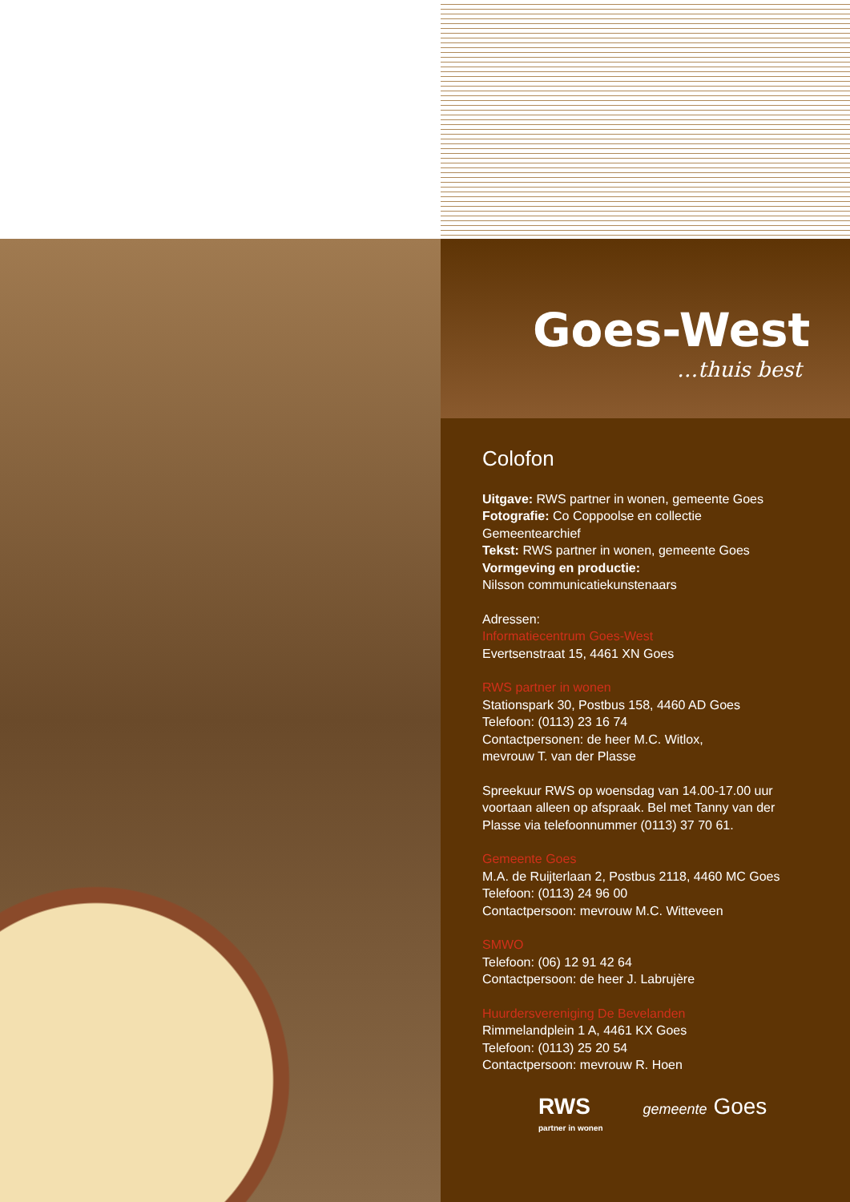Goes-West
…thuis best
Colofon
Uitgave: RWS partner in wonen, gemeente Goes
Fotografie: Co Coppoolse en collectie
Gemeentearchief
Tekst: RWS partner in wonen, gemeente Goes
Vormgeving en productie:
Nilsson communicatiekunstenaars
Adressen:
Informatiecentrum Goes-West
Evertsenstraat 15, 4461 XN Goes
RWS partner in wonen
Stationspark 30, Postbus 158, 4460 AD Goes
Telefoon: (0113) 23 16 74
Contactpersonen: de heer M.C. Witlox,
mevrouw T. van der Plasse
Spreekuur RWS op woensdag van 14.00-17.00 uur
voortaan alleen op afspraak. Bel met Tanny van der
Plasse via telefoonnummer (0113) 37 70 61.
Gemeente Goes
M.A. de Ruijterlaan 2, Postbus 2118, 4460 MC Goes
Telefoon: (0113) 24 96 00
Contactpersoon: mevrouw M.C. Witteveen
SMWO
Telefoon: (06) 12 91 42 64
Contactpersoon: de heer J. Labrujère
Huurdersvereniging De Bevelanden
Rimmelandplein 1 A, 4461 KX Goes
Telefoon: (0113) 25 20 54
Contactpersoon: mevrouw R. Hoen
RWS
partner in wonen
gemeente Goes